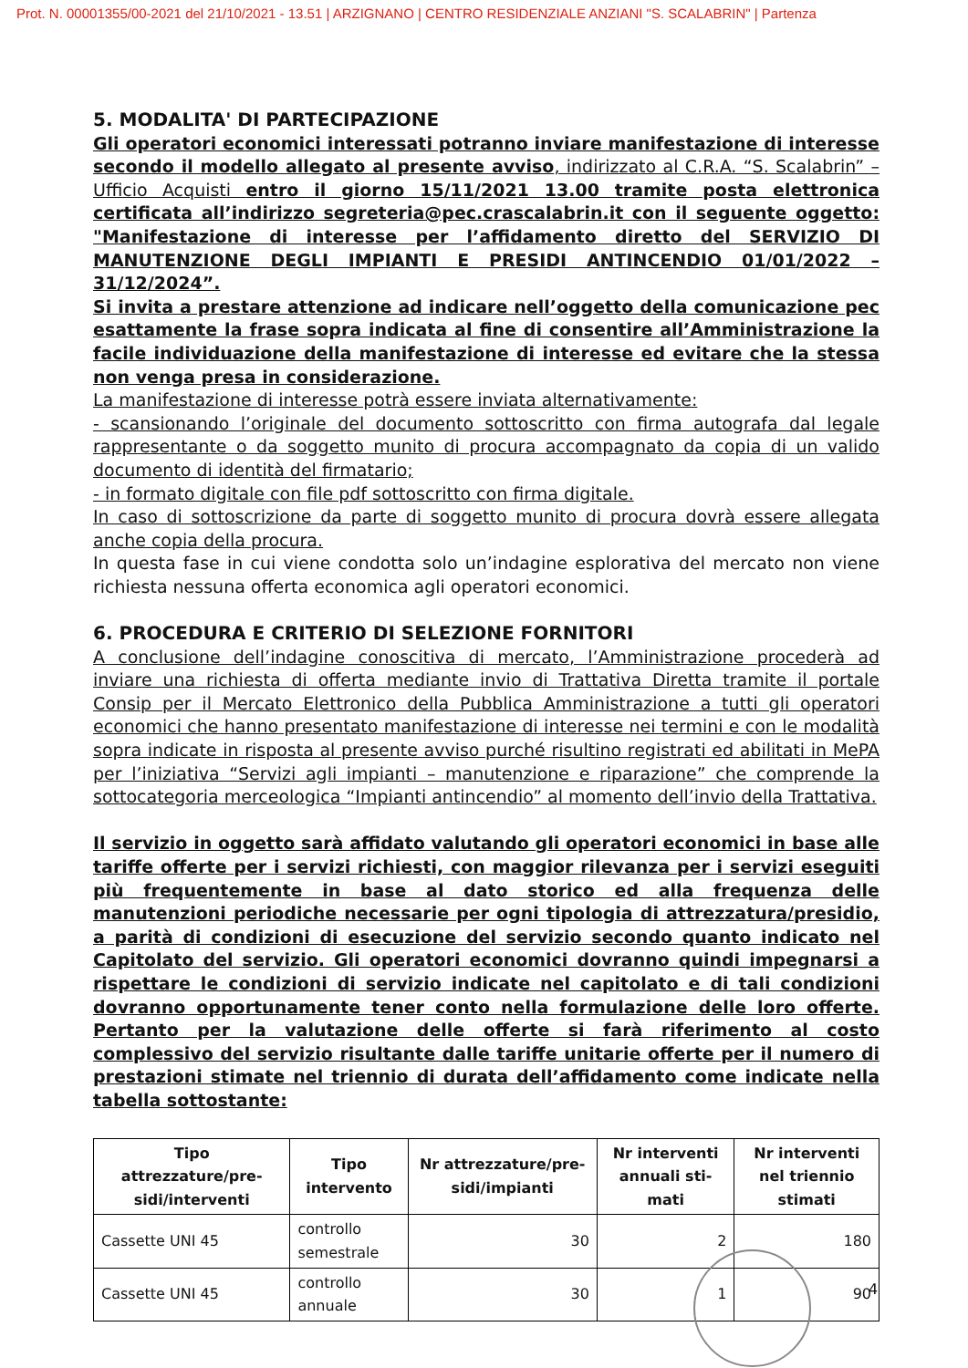Prot. N. 00001355/00-2021 del 21/10/2021 - 13.51 | ARZIGNANO | CENTRO RESIDENZIALE ANZIANI "S. SCALABRIN" | Partenza
5. MODALITA' DI PARTECIPAZIONE
Gli operatori economici interessati potranno inviare manifestazione di interesse secondo il modello allegato al presente avviso, indirizzato al C.R.A. “S. Scalabrin” – Ufficio Acquisti entro il giorno 15/11/2021 13.00 tramite posta elettronica certificata all’indirizzo segreteria@pec.crascalabrin.it con il seguente oggetto: "Manifestazione di interesse per l’affidamento diretto del SERVIZIO DI MANUTENZIONE DEGLI IMPIANTI E PRESIDI ANTINCENDIO 01/01/2022 – 31/12/2024”.
Si invita a prestare attenzione ad indicare nell’oggetto della comunicazione pec esattamente la frase sopra indicata al fine di consentire all’Amministrazione la facile individuazione della manifestazione di interesse ed evitare che la stessa non venga presa in considerazione.
La manifestazione di interesse potrà essere inviata alternativamente:
- scansionando l’originale del documento sottoscritto con firma autografa dal legale rappresentante o da soggetto munito di procura accompagnato da copia di un valido documento di identità del firmatario;
- in formato digitale con file pdf sottoscritto con firma digitale.
In caso di sottoscrizione da parte di soggetto munito di procura dovrà essere allegata anche copia della procura.
In questa fase in cui viene condotta solo un’indagine esplorativa del mercato non viene richiesta nessuna offerta economica agli operatori economici.
6. PROCEDURA E CRITERIO DI SELEZIONE FORNITORI
A conclusione dell’indagine conoscitiva di mercato, l’Amministrazione procederà ad inviare una richiesta di offerta mediante invio di Trattativa Diretta tramite il portale Consip per il Mercato Elettronico della Pubblica Amministrazione a tutti gli operatori economici che hanno presentato manifestazione di interesse nei termini e con le modalità sopra indicate in risposta al presente avviso purché risultino registrati ed abilitati in MePA per l’iniziativa “Servizi agli impianti – manutenzione e riparazione” che comprende la sottocategoria merceologica “Impianti antincendio” al momento dell’invio della Trattativa.
Il servizio in oggetto sarà affidato valutando gli operatori economici in base alle tariffe offerte per i servizi richiesti, con maggior rilevanza per i servizi eseguiti più frequentemente in base al dato storico ed alla frequenza delle manutenzioni periodiche necessarie per ogni tipologia di attrezzatura/presidio, a parità di condizioni di esecuzione del servizio secondo quanto indicato nel Capitolato del servizio. Gli operatori economici dovranno quindi impegnarsi a rispettare le condizioni di servizio indicate nel capitolato e di tali condizioni dovranno opportunamente tener conto nella formulazione delle loro offerte. Pertanto per la valutazione delle offerte si farà riferimento al costo complessivo del servizio risultante dalle tariffe unitarie offerte per il numero di prestazioni stimate nel triennio di durata dell’affidamento come indicate nella tabella sottostante:
| Tipo attrezzature/pre-sidi/interventi | Tipo intervento | Nr attrezzature/pre-sidi/impianti | Nr interventi annuali sti-mati | Nr interventi nel triennio stimati |
| --- | --- | --- | --- | --- |
| Cassette UNI 45 | controllo semestrale | 30 | 2 | 180 |
| Cassette UNI 45 | controllo annuale | 30 | 1 | 90 |
4